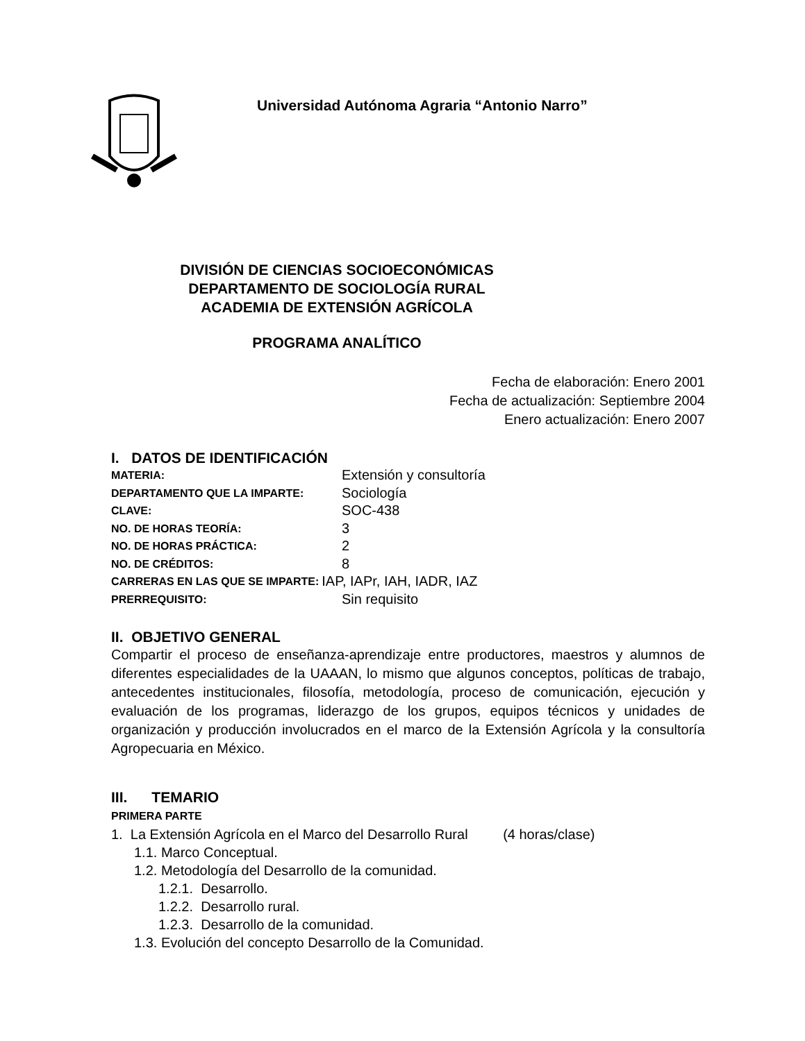Universidad Autónoma Agraria “Antonio Narro”
DIVISIÓN DE CIENCIAS SOCIOECONÓMICAS
DEPARTAMENTO DE SOCIOLOGÍA RURAL
ACADEMIA DE EXTENSIÓN AGRÍCOLA
PROGRAMA ANALÍTICO
Fecha de elaboración: Enero 2001
Fecha de actualización: Septiembre 2004
Enero actualización: Enero 2007
I. DATOS DE IDENTIFICACIÓN
MATERIA: Extensión y consultoría
DEPARTAMENTO QUE LA IMPARTE: Sociología
CLAVE: SOC-438
NO. DE HORAS TEORÍA: 3
NO. DE HORAS PRÁCTICA: 2
NO. DE CRÉDITOS: 8
CARRERAS EN LAS QUE SE IMPARTE: IAP, IAPr, IAH, IADR, IAZ
PRERREQUISITO: Sin requisito
II. OBJETIVO GENERAL
Compartir el proceso de enseñanza-aprendizaje entre productores, maestros y alumnos de diferentes especialidades de la UAAAN, lo mismo que algunos conceptos, políticas de trabajo, antecedentes institucionales, filosofía, metodología, proceso de comunicación, ejecución y evaluación de los programas, liderazgo de los grupos, equipos técnicos y unidades de organización y producción involucrados en el marco de la Extensión Agrícola y la consultoría Agropecuaria en México.
III. TEMARIO
PRIMERA PARTE
1. La Extensión Agrícola en el Marco del Desarrollo Rural (4 horas/clase)
1.1. Marco Conceptual.
1.2. Metodología del Desarrollo de la comunidad.
1.2.1. Desarrollo.
1.2.2. Desarrollo rural.
1.2.3. Desarrollo de la comunidad.
1.3. Evolución del concepto Desarrollo de la Comunidad.